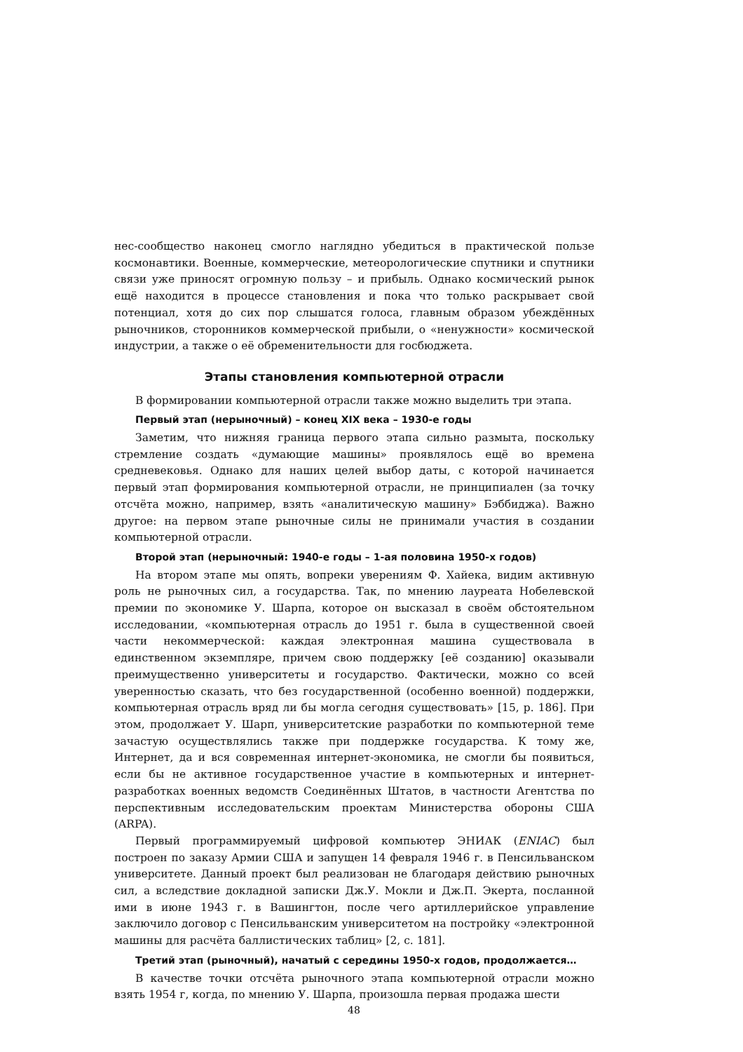нес-сообщество наконец смогло наглядно убедиться в практической пользе космонавтики. Военные, коммерческие, метеорологические спутники и спутники связи уже приносят огромную пользу – и прибыль. Однако космический рынок ещё находится в процессе становления и пока что только раскрывает свой потенциал, хотя до сих пор слышатся голоса, главным образом убеждённых рыночников, сторонников коммерческой прибыли, о «ненужности» космической индустрии, а также о её обременительности для госбюджета.
Этапы становления компьютерной отрасли
В формировании компьютерной отрасли также можно выделить три этапа.
Первый этап (нерыночный) – конец XIX века – 1930-е годы
Заметим, что нижняя граница первого этапа сильно размыта, поскольку стремление создать «думающие машины» проявлялось ещё во времена средневековья. Однако для наших целей выбор даты, с которой начинается первый этап формирования компьютерной отрасли, не принципиален (за точку отсчёта можно, например, взять «аналитическую машину» Бэббиджа). Важно другое: на первом этапе рыночные силы не принимали участия в создании компьютерной отрасли.
Второй этап (нерыночный: 1940-е годы – 1-ая половина 1950-х годов)
На втором этапе мы опять, вопреки уверениям Ф. Хайека, видим активную роль не рыночных сил, а государства. Так, по мнению лауреата Нобелевской премии по экономике У. Шарпа, которое он высказал в своём обстоятельном исследовании, «компьютерная отрасль до 1951 г. была в существенной своей части некоммерческой: каждая электронная машина существовала в единственном экземпляре, причем свою поддержку [её созданию] оказывали преимущественно университеты и государство. Фактически, можно со всей уверенностью сказать, что без государственной (особенно военной) поддержки, компьютерная отрасль вряд ли бы могла сегодня существовать» [15, p. 186]. При этом, продолжает У. Шарп, университетские разработки по компьютерной теме зачастую осуществлялись также при поддержке государства. К тому же, Интернет, да и вся современная интернет-экономика, не смогли бы появиться, если бы не активное государственное участие в компьютерных и интернет-разработках военных ведомств Соединённых Штатов, в частности Агентства по перспективным исследовательским проектам Министерства обороны США (ARPA).
Первый программируемый цифровой компьютер ЭНИАК (ENIAC) был построен по заказу Армии США и запущен 14 февраля 1946 г. в Пенсильванском университете. Данный проект был реализован не благодаря действию рыночных сил, а вследствие докладной записки Дж.У. Мокли и Дж.П. Экерта, посланной ими в июне 1943 г. в Вашингтон, после чего артиллерийское управление заключило договор с Пенсильванским университетом на постройку «электронной машины для расчёта баллистических таблиц» [2, с. 181].
Третий этап (рыночный), начатый с середины 1950-х годов, продолжается…
В качестве точки отсчёта рыночного этапа компьютерной отрасли можно взять 1954 г, когда, по мнению У. Шарпа, произошла первая продажа шести
48